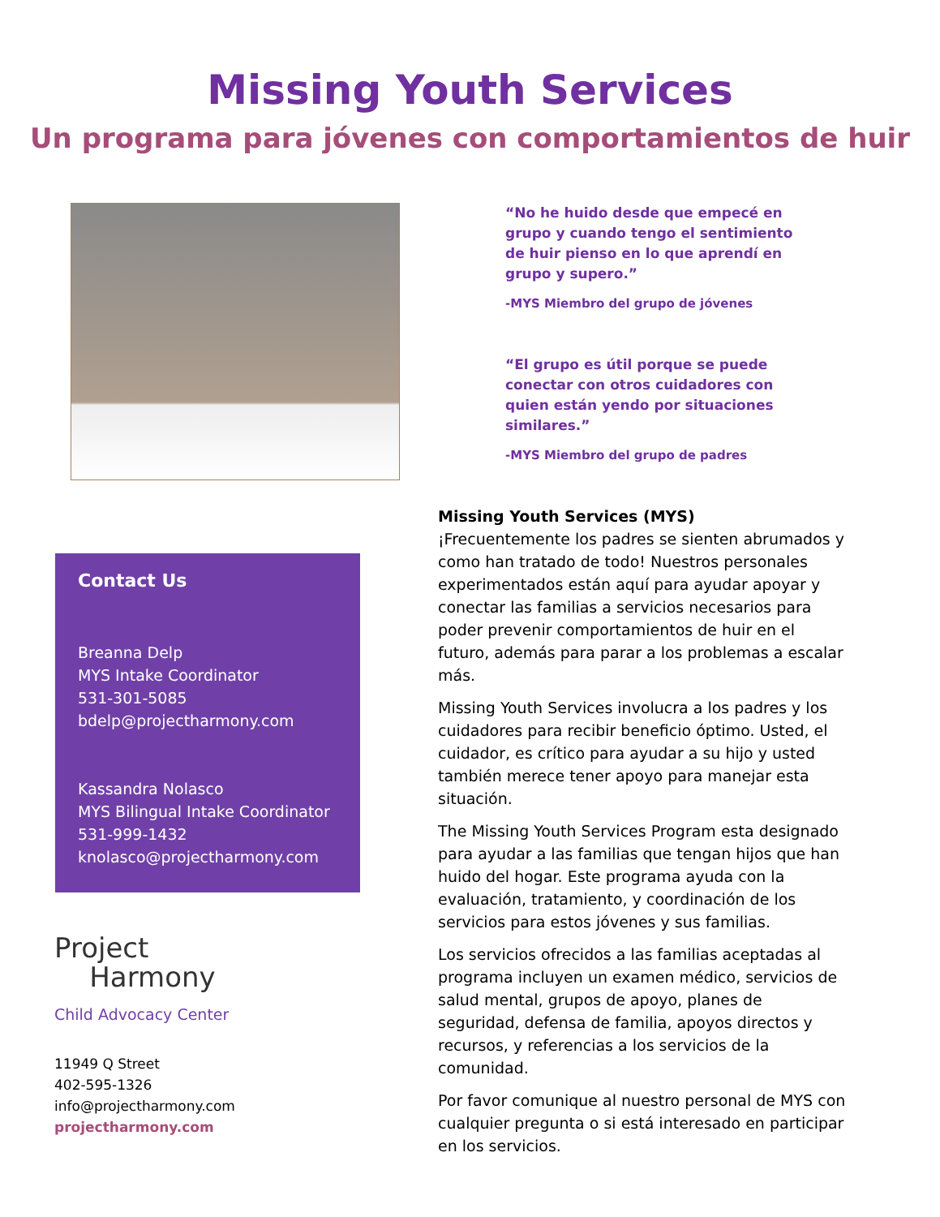Missing Youth Services
Un programa para jóvenes con comportamientos de huir
“No he huido desde que empecé en grupo y cuando tengo el sentimiento de huir pienso en lo que aprendí en grupo y supero.”
-MYS Miembro del grupo de jóvenes
“El grupo es útil porque se puede conectar con otros cuidadores con quien están yendo por situaciones similares.”
-MYS Miembro del grupo de padres
Contact Us
Breanna Delp
MYS Intake Coordinator
531-301-5085
bdelp@projectharmony.com
Kassandra Nolasco
MYS Bilingual Intake Coordinator
531-999-1432
knolasco@projectharmony.com
Project
Harmony
Child Advocacy Center
11949 Q Street
402-595-1326
info@projectharmony.com
projectharmony.com
Missing Youth Services (MYS)
¡Frecuentemente los padres se sienten abrumados y como han tratado de todo! Nuestros personales experimentados están aquí para ayudar apoyar y conectar las familias a servicios necesarios para poder prevenir comportamientos de huir en el futuro, además para parar a los problemas a escalar más.
Missing Youth Services involucra a los padres y los cuidadores para recibir beneficio óptimo. Usted, el cuidador, es crítico para ayudar a su hijo y usted también merece tener apoyo para manejar esta situación.
The Missing Youth Services Program esta designado para ayudar a las familias que tengan hijos que han huido del hogar. Este programa ayuda con la evaluación, tratamiento, y coordinación de los servicios para estos jóvenes y sus familias.
Los servicios ofrecidos a las familias aceptadas al programa incluyen un examen médico, servicios de salud mental, grupos de apoyo, planes de seguridad, defensa de familia, apoyos directos y recursos, y referencias a los servicios de la comunidad.
Por favor comunique al nuestro personal de MYS con cualquier pregunta o si está interesado en participar en los servicios.